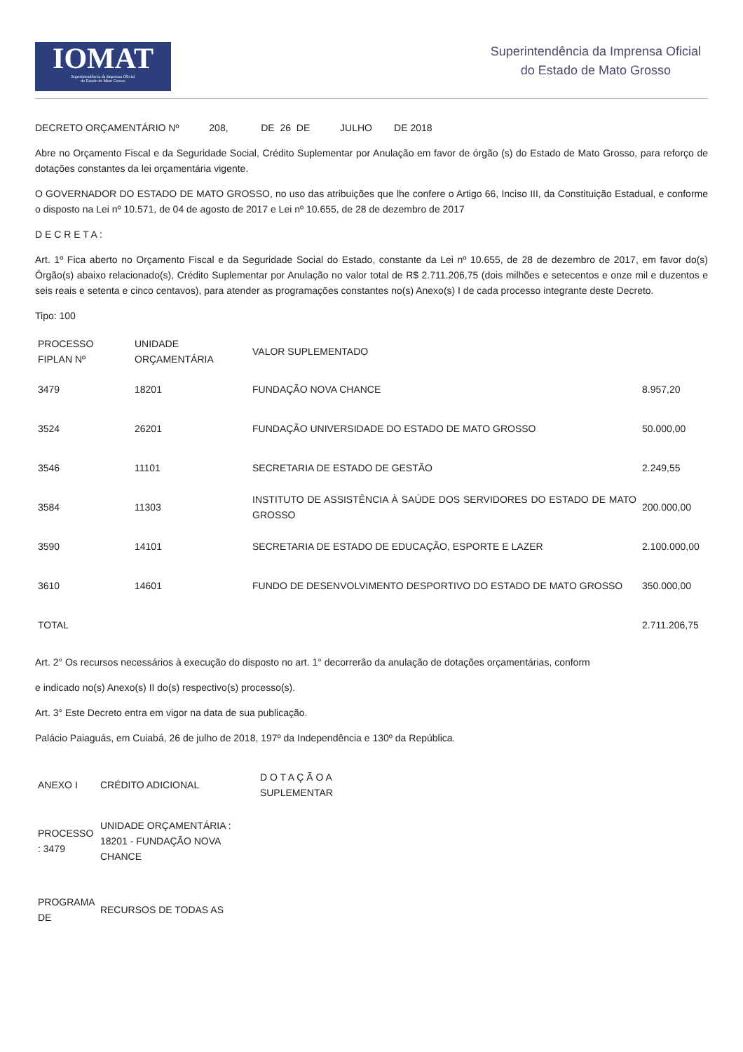IOMAT
Superintendência da Imprensa Oficial
do Estado de Mato Grosso
Superintendência da Imprensa Oficial
do Estado de Mato Grosso
DECRETO ORÇAMENTÁRIO Nº 208, DE 26 DE JULHO DE 2018
Abre no Orçamento Fiscal e da Seguridade Social, Crédito Suplementar por Anulação em favor de órgão (s) do Estado de Mato Grosso, para reforço de dotações constantes da lei orçamentária vigente.
O GOVERNADOR DO ESTADO DE MATO GROSSO, no uso das atribuições que lhe confere o Artigo 66, Inciso III, da Constituição Estadual, e conforme o disposto na Lei nº 10.571, de 04 de agosto de 2017 e Lei nº 10.655, de 28 de dezembro de 2017
D E C R E T A :
Art. 1º Fica aberto no Orçamento Fiscal e da Seguridade Social do Estado, constante da Lei nº 10.655, de 28 de dezembro de 2017, em favor do(s) Órgão(s) abaixo relacionado(s), Crédito Suplementar por Anulação no valor total de R$ 2.711.206,75 (dois milhões e setecentos e onze mil e duzentos e seis reais e setenta e cinco centavos), para atender as programações constantes no(s) Anexo(s) I de cada processo integrante deste Decreto.
Tipo: 100
| PROCESSO FIPLAN Nº | UNIDADE ORÇAMENTÁRIA | VALOR SUPLEMENTADO | |
| --- | --- | --- | --- |
| 3479 | 18201 | FUNDAÇÃO NOVA CHANCE | 8.957,20 |
| 3524 | 26201 | FUNDAÇÃO UNIVERSIDADE DO ESTADO DE MATO GROSSO | 50.000,00 |
| 3546 | 11101 | SECRETARIA DE ESTADO DE GESTÃO | 2.249,55 |
| 3584 | 11303 | INSTITUTO DE ASSISTÊNCIA À SAÚDE DOS SERVIDORES DO ESTADO DE MATO GROSSO | 200.000,00 |
| 3590 | 14101 | SECRETARIA DE ESTADO DE EDUCAÇÃO, ESPORTE E LAZER | 2.100.000,00 |
| 3610 | 14601 | FUNDO DE DESENVOLVIMENTO DESPORTIVO DO ESTADO DE MATO GROSSO | 350.000,00 |
| TOTAL | | | 2.711.206,75 |
Art. 2° Os recursos necessários à execução do disposto no art. 1° decorrerão da anulação de dotações orçamentárias, conform
e indicado no(s) Anexo(s) II do(s) respectivo(s) processo(s).
Art. 3° Este Decreto entra em vigor na data de sua publicação.
Palácio Paiaguás, em Cuiabá, 26 de julho de 2018, 197º da Independência e 130º da República.
| ANEXO I | CRÉDITO ADICIONAL | D O T A Ç Ã O A SUPLEMENTAR |
| PROCESSO : 3479 | UNIDADE ORÇAMENTÁRIA : 18201 - FUNDAÇÃO NOVA CHANCE | |
| PROGRAMA DE | RECURSOS DE TODAS AS | |